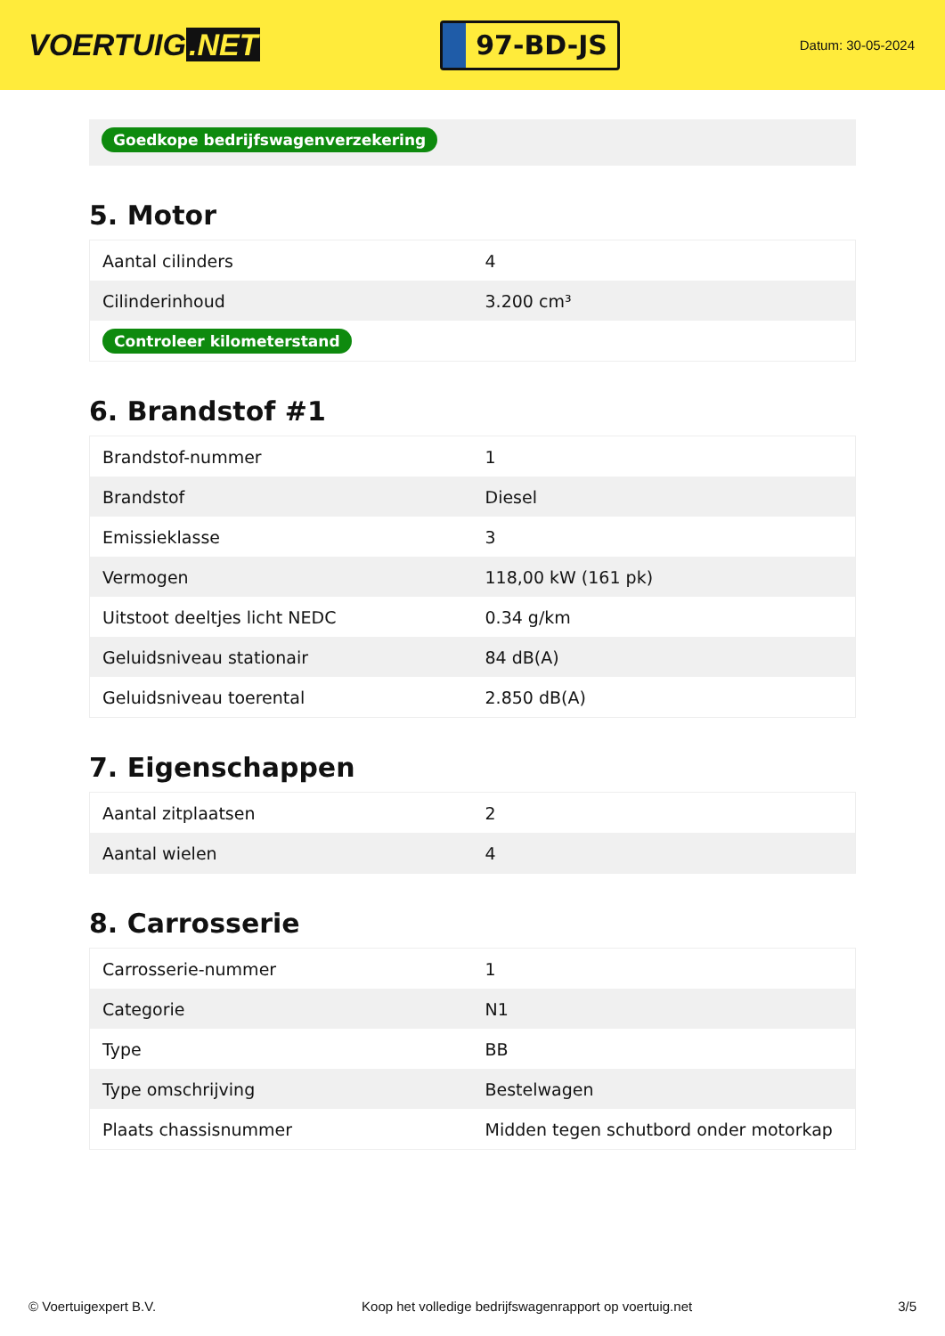VOERTUIG.NET
97-BD-JS
Datum: 30-05-2024
Goedkope bedrijfswagenverzekering
5. Motor
| Aantal cilinders | 4 |
| Cilinderinhoud | 3.200 cm³ |
| Controleer kilometerstand | |
6. Brandstof #1
| Brandstof-nummer | 1 |
| Brandstof | Diesel |
| Emissieklasse | 3 |
| Vermogen | 118,00 kW (161 pk) |
| Uitstoot deeltjes licht NEDC | 0.34 g/km |
| Geluidsniveau stationair | 84 dB(A) |
| Geluidsniveau toerental | 2.850 dB(A) |
7. Eigenschappen
| Aantal zitplaatsen | 2 |
| Aantal wielen | 4 |
8. Carrosserie
| Carrosserie-nummer | 1 |
| Categorie | N1 |
| Type | BB |
| Type omschrijving | Bestelwagen |
| Plaats chassisnummer | Midden tegen schutbord onder motorkap |
© Voertuigexpert B.V. Koop het volledige bedrijfswagenrapport op voertuig.net 3/5